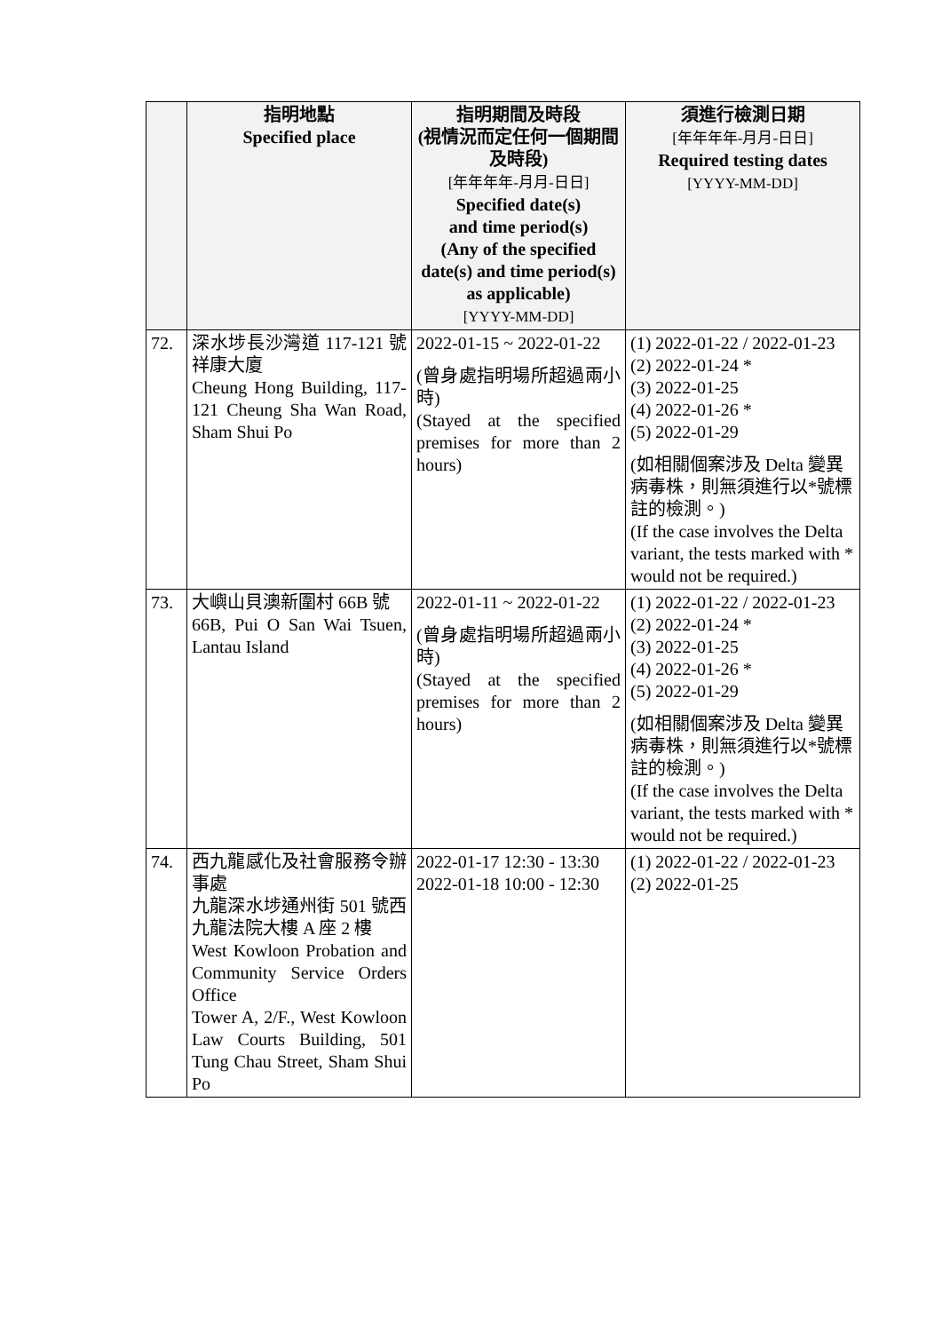| | 指明地點 Specified place | 指明期間及時段 (視情況而定任何一個期間及時段) [年年年年-月月-日日] Specified date(s) and time period(s) (Any of the specified date(s) and time period(s) as applicable) [YYYY-MM-DD] | 須進行檢測日期 [年年年年-月月-日日] Required testing dates [YYYY-MM-DD] |
| --- | --- | --- | --- |
| 72. | 深水埗長沙灣道 117-121 號祥康大廈 Cheung Hong Building, 117-121 Cheung Sha Wan Road, Sham Shui Po | 2022-01-15 ~ 2022-01-22 (曾身處指明場所超過兩小時) (Stayed at the specified premises for more than 2 hours) | (1) 2022-01-22 / 2022-01-23 (2) 2022-01-24 * (3) 2022-01-25 (4) 2022-01-26 * (5) 2022-01-29 (如相關個案涉及 Delta 變異病毒株，則無須進行以*號標註的檢測。) (If the case involves the Delta variant, the tests marked with * would not be required.) |
| 73. | 大嶼山貝澳新圍村 66B 號 66B, Pui O San Wai Tsuen, Lantau Island | 2022-01-11 ~ 2022-01-22 (曾身處指明場所超過兩小時) (Stayed at the specified premises for more than 2 hours) | (1) 2022-01-22 / 2022-01-23 (2) 2022-01-24 * (3) 2022-01-25 (4) 2022-01-26 * (5) 2022-01-29 (如相關個案涉及 Delta 變異病毒株，則無須進行以*號標註的檢測。) (If the case involves the Delta variant, the tests marked with * would not be required.) |
| 74. | 西九龍感化及社會服務令辦事處 九龍深水埗通州街 501 號西九龍法院大樓 A 座 2 樓 West Kowloon Probation and Community Service Orders Office Tower A, 2/F., West Kowloon Law Courts Building, 501 Tung Chau Street, Sham Shui Po | 2022-01-17 12:30 - 13:30 2022-01-18 10:00 - 12:30 | (1) 2022-01-22 / 2022-01-23 (2) 2022-01-25 |